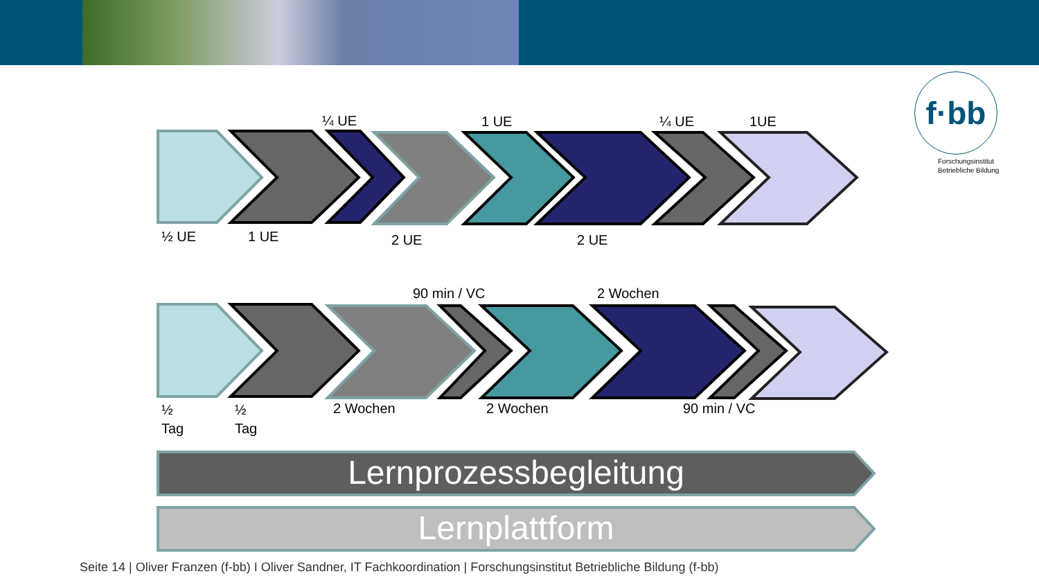f·bb
Forschungsinstitut
Betriebliche Bildung
¼ UE 1 UE ¼ UE 1UE
½ UE 1 UE 2 UE 2 UE
90 min / VC 2 Wochen
½
Tag
½
Tag
2 Wochen 2 Wochen 90 min / VC
Lernprozessbegleitung
Lernplattform
Seite 14 | Oliver Franzen (f-bb) I Oliver Sandner, IT Fachkoordination | Forschungsinstitut Betriebliche Bildung (f-bb)